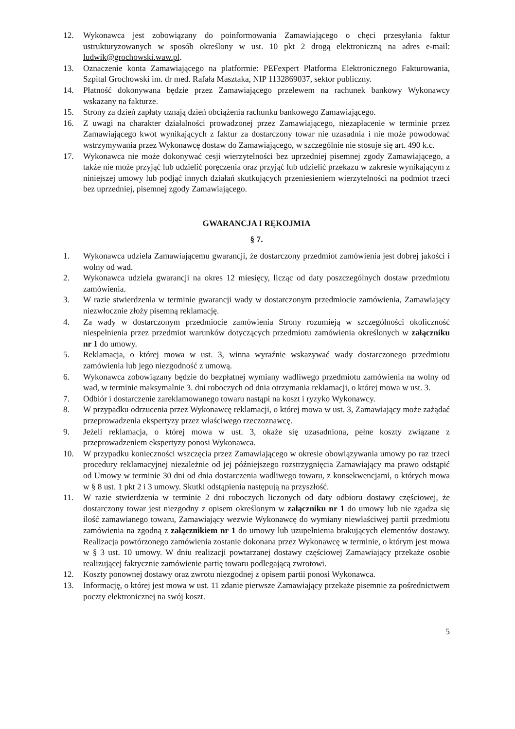12. Wykonawca jest zobowiązany do poinformowania Zamawiającego o chęci przesyłania faktur ustrukturyzowanych w sposób określony w ust. 10 pkt 2 drogą elektroniczną na adres e-mail: ludwik@grochowski.waw.pl.
13. Oznaczenie konta Zamawiającego na platformie: PEFexpert Platforma Elektronicznego Fakturowania, Szpital Grochowski im. dr med. Rafała Masztaka, NIP 1132869037, sektor publiczny.
14. Płatność dokonywana będzie przez Zamawiającego przelewem na rachunek bankowy Wykonawcy wskazany na fakturze.
15. Strony za dzień zapłaty uznają dzień obciążenia rachunku bankowego Zamawiającego.
16. Z uwagi na charakter działalności prowadzonej przez Zamawiającego, niezapłacenie w terminie przez Zamawiającego kwot wynikających z faktur za dostarczony towar nie uzasadnia i nie może powodować wstrzymywania przez Wykonawcę dostaw do Zamawiającego, w szczególnie nie stosuje się art. 490 k.c.
17. Wykonawca nie może dokonywać cesji wierzytelności bez uprzedniej pisemnej zgody Zamawiającego, a także nie może przyjąć lub udzielić poręczenia oraz przyjąć lub udzielić przekazu w zakresie wynikającym z niniejszej umowy lub podjąć innych działań skutkujących przeniesieniem wierzytelności na podmiot trzeci bez uprzedniej, pisemnej zgody Zamawiającego.
GWARANCJA I RĘKOJMIA
§ 7.
1. Wykonawca udziela Zamawiającemu gwarancji, że dostarczony przedmiot zamówienia jest dobrej jakości i wolny od wad.
2. Wykonawca udziela gwarancji na okres 12 miesięcy, licząc od daty poszczególnych dostaw przedmiotu zamówienia.
3. W razie stwierdzenia w terminie gwarancji wady w dostarczonym przedmiocie zamówienia, Zamawiający niezwłocznie złoży pisemną reklamację.
4. Za wady w dostarczonym przedmiocie zamówienia Strony rozumieją w szczególności okoliczność niespełnienia przez przedmiot warunków dotyczących przedmiotu zamówienia określonych w załączniku nr 1 do umowy.
5. Reklamacja, o której mowa w ust. 3, winna wyraźnie wskazywać wady dostarczonego przedmiotu zamówienia lub jego niezgodność z umową.
6. Wykonawca zobowiązany będzie do bezpłatnej wymiany wadliwego przedmiotu zamówienia na wolny od wad, w terminie maksymalnie 3. dni roboczych od dnia otrzymania reklamacji, o której mowa w ust. 3.
7. Odbiór i dostarczenie zareklamowanego towaru nastąpi na koszt i ryzyko Wykonawcy.
8. W przypadku odrzucenia przez Wykonawcę reklamacji, o której mowa w ust. 3, Zamawiający może zażądać przeprowadzenia ekspertyzy przez właściwego rzeczoznawcę.
9. Jeżeli reklamacja, o której mowa w ust. 3, okaże się uzasadniona, pełne koszty związane z przeprowadzeniem ekspertyzy ponosi Wykonawca.
10. W przypadku konieczności wszczęcia przez Zamawiającego w okresie obowiązywania umowy po raz trzeci procedury reklamacyjnej niezależnie od jej późniejszego rozstrzygnięcia Zamawiający ma prawo odstąpić od Umowy w terminie 30 dni od dnia dostarczenia wadliwego towaru, z konsekwencjami, o których mowa w § 8 ust. 1 pkt 2 i 3 umowy. Skutki odstąpienia następują na przyszłość.
11. W razie stwierdzenia w terminie 2 dni roboczych liczonych od daty odbioru dostawy częściowej, że dostarczony towar jest niezgodny z opisem określonym w załączniku nr 1 do umowy lub nie zgadza się ilość zamawianego towaru, Zamawiający wezwie Wykonawcę do wymiany niewłaściwej partii przedmiotu zamówienia na zgodną z załącznikiem nr 1 do umowy lub uzupełnienia brakujących elementów dostawy. Realizacja powtórzonego zamówienia zostanie dokonana przez Wykonawcę w terminie, o którym jest mowa w § 3 ust. 10 umowy. W dniu realizacji powtarzanej dostawy częściowej Zamawiający przekaże osobie realizującej faktycznie zamówienie partię towaru podlegającą zwrotowi.
12. Koszty ponownej dostawy oraz zwrotu niezgodnej z opisem partii ponosi Wykonawca.
13. Informację, o której jest mowa w ust. 11 zdanie pierwsze Zamawiający przekaże pisemnie za pośrednictwem poczty elektronicznej na swój koszt.
5